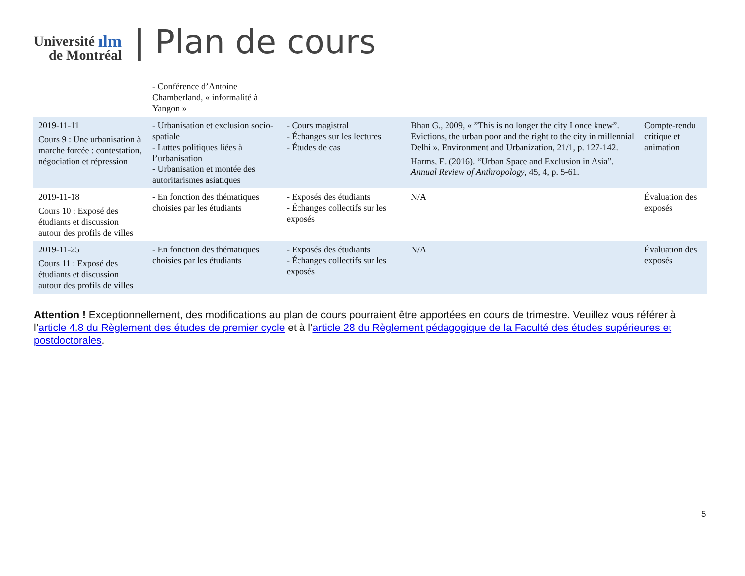Université ılm
de Montréal
| Plan de cours
| | - Conférence d’Antoine Chamberland, « informalité à Yangon » | | | |
| 2019-11-11 Cours 9 : Une urbanisation à marche forcée : contestation, négociation et répression | - Urbanisation et exclusion socio-spatiale - Luttes politiques liées à l’urbanisation - Urbanisation et montée des autoritarismes asiatiques | - Cours magistral - Échanges sur les lectures - Études de cas | Bhan G., 2009, « ”This is no longer the city I once knew”. Evictions, the urban poor and the right to the city in millennial Delhi ». Environment and Urbanization, 21/1, p. 127-142. Harms, E. (2016). “Urban Space and Exclusion in Asia”. Annual Review of Anthropology , 45, 4, p. 5-61. | Compte-rendu critique et animation |
| 2019-11-18 Cours 10 : Exposé des étudiants et discussion autour des profils de villes | - En fonction des thématiques choisies par les étudiants | - Exposés des étudiants - Échanges collectifs sur les exposés | N/A | Évaluation des exposés |
| 2019-11-25 Cours 11 : Exposé des étudiants et discussion autour des profils de villes | - En fonction des thématiques choisies par les étudiants | - Exposés des étudiants - Échanges collectifs sur les exposés | N/A | Évaluation des exposés |
Attention ! Exceptionnellement, des modifications au plan de cours pourraient être apportées en cours de trimestre. Veuillez vous référer à l’article 4.8 du Règlement des études de premier cycle et à l’article 28 du Règlement pédagogique de la Faculté des études supérieures et postdoctorales.
5